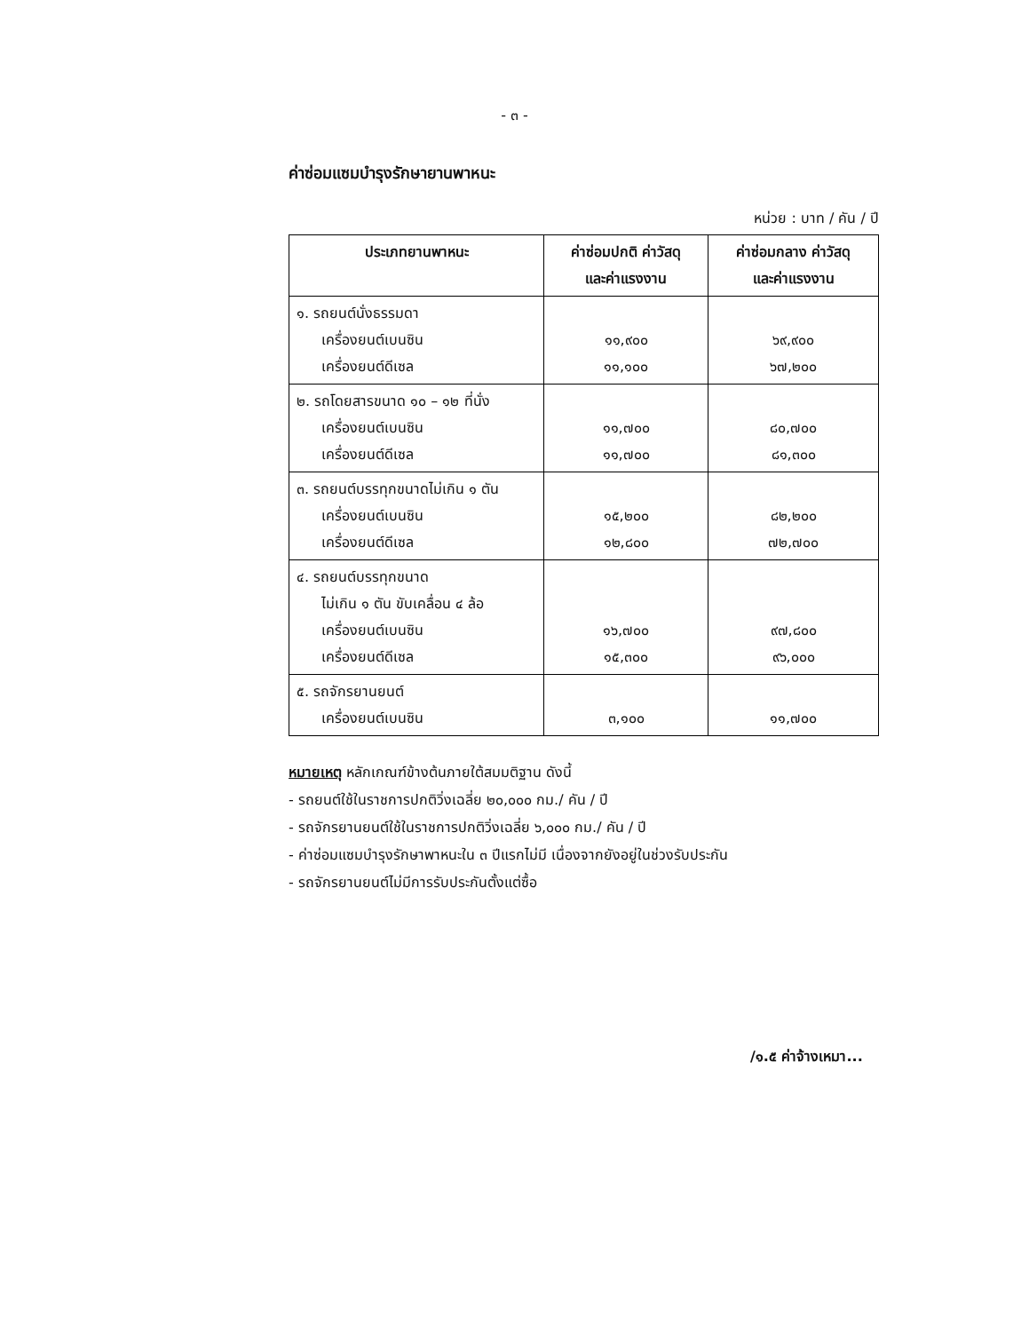- ๓ -
ค่าซ่อมแซมบำรุงรักษายานพาหนะ
หน่วย : บาท / คัน / ปี
| ประเภทยานพาหนะ | ค่าซ่อมปกติ ค่าวัสดุ และค่าแรงงาน | ค่าซ่อมกลาง ค่าวัสดุ และค่าแรงงาน |
| --- | --- | --- |
| ๑. รถยนต์นั่งธรรมดา เครื่องยนต์เบนซิน เครื่องยนต์ดีเซล | ๑๑,๙๐๐ ๑๑,๑๐๐ | ๖๙,๙๐๐ ๖๗,๒๐๐ |
| ๒. รถโดยสารขนาด ๑๐ – ๑๒ ที่นั่ง เครื่องยนต์เบนซิน เครื่องยนต์ดีเซล | ๑๑,๗๐๐ ๑๑,๗๐๐ | ๘๐,๗๐๐ ๘๑,๓๐๐ |
| ๓. รถยนต์บรรทุกขนาดไม่เกิน ๑ ตัน เครื่องยนต์เบนซิน เครื่องยนต์ดีเซล | ๑๕,๒๐๐ ๑๒,๘๐๐ | ๘๒,๒๐๐ ๗๒,๗๐๐ |
| ๔. รถยนต์บรรทุกขนาด ไม่เกิน ๑ ตัน ขับเคลื่อน ๔ ล้อ เครื่องยนต์เบนซิน เครื่องยนต์ดีเซล | ๑๖,๗๐๐ ๑๕,๓๐๐ | ๙๗,๘๐๐ ๙๖,๐๐๐ |
| ๕. รถจักรยานยนต์ เครื่องยนต์เบนซิน | ๓,๑๐๐ | ๑๑,๗๐๐ |
หมายเหตุ หลักเกณฑ์ข้างต้นภายใต้สมมติฐาน ดังนี้
- รถยนต์ใช้ในราชการปกติวิ่งเฉลี่ย ๒๐,๐๐๐ กม./ คัน / ปี
- รถจักรยานยนต์ใช้ในราชการปกติวิ่งเฉลี่ย ๖,๐๐๐ กม./ คัน / ปี
- ค่าซ่อมแซมบำรุงรักษาพาหนะใน ๓ ปีแรกไม่มี เนื่องจากยังอยู่ในช่วงรับประกัน
- รถจักรยานยนต์ไม่มีการรับประกันตั้งแต่ซื้อ
/๑.๕ ค่าจ้างเหมา...